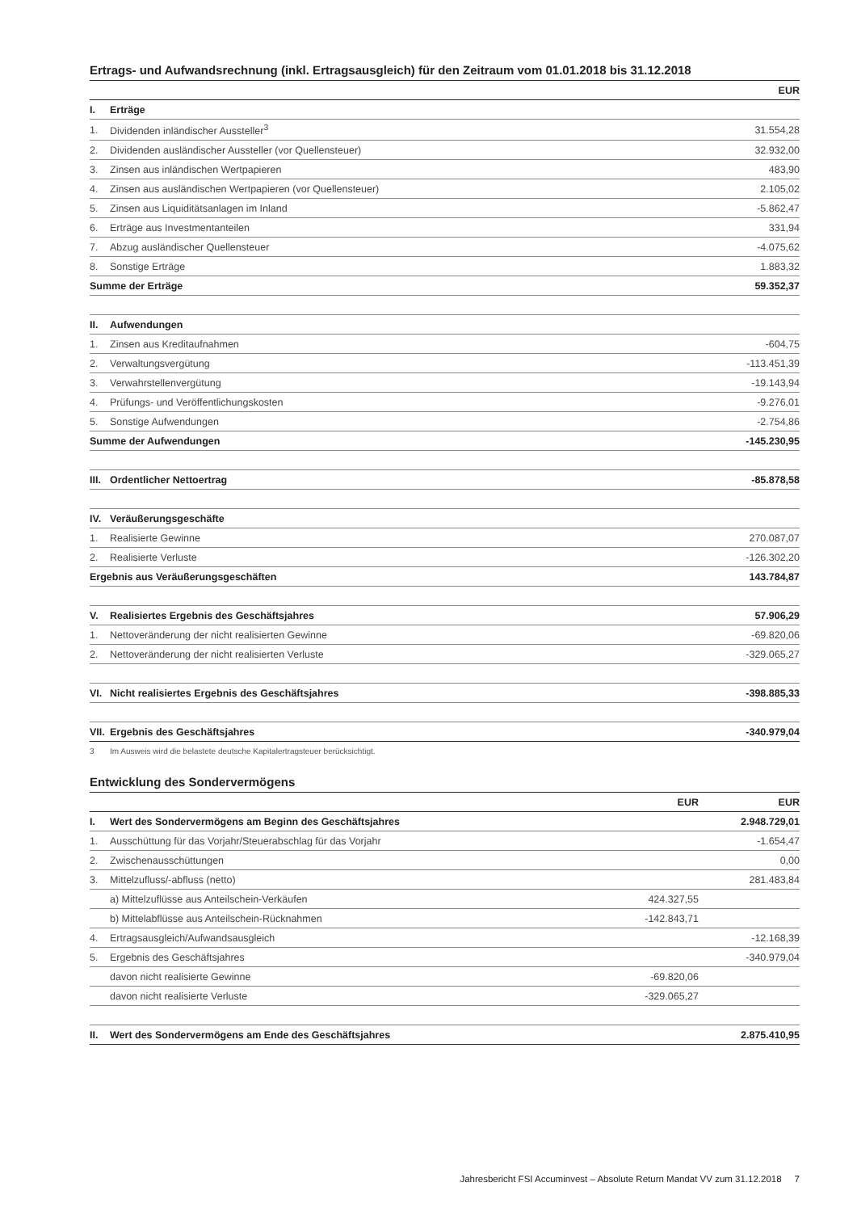Ertrags- und Aufwandsrechnung (inkl. Ertragsausgleich) für den Zeitraum vom 01.01.2018 bis 31.12.2018
| | | EUR |
| I. | Erträge | |
| 1. | Dividenden inländischer Aussteller<sup>3</sup> | 31.554,28 |
| 2. | Dividenden ausländischer Aussteller (vor Quellensteuer) | 32.932,00 |
| 3. | Zinsen aus inländischen Wertpapieren | 483,90 |
| 4. | Zinsen aus ausländischen Wertpapieren (vor Quellensteuer) | 2.105,02 |
| 5. | Zinsen aus Liquiditätsanlagen im Inland | -5.862,47 |
| 6. | Erträge aus Investmentanteilen | 331,94 |
| 7. | Abzug ausländischer Quellensteuer | -4.075,62 |
| 8. | Sonstige Erträge | 1.883,32 |
| Summe der Erträge | | 59.352,37 |
| II. | Aufwendungen | |
| 1. | Zinsen aus Kreditaufnahmen | -604,75 |
| 2. | Verwaltungsvergütung | -113.451,39 |
| 3. | Verwahrstellenvergütung | -19.143,94 |
| 4. | Prüfungs- und Veröffentlichungskosten | -9.276,01 |
| 5. | Sonstige Aufwendungen | -2.754,86 |
| Summe der Aufwendungen | | -145.230,95 |
| III. | Ordentlicher Nettoertrag | -85.878,58 |
| IV. | Veräußerungsgeschäfte | |
| 1. | Realisierte Gewinne | 270.087,07 |
| 2. | Realisierte Verluste | -126.302,20 |
| Ergebnis aus Veräußerungsgeschäften | | 143.784,87 |
| V. | Realisiertes Ergebnis des Geschäftsjahres | 57.906,29 |
| 1. | Nettoveränderung der nicht realisierten Gewinne | -69.820,06 |
| 2. | Nettoveränderung der nicht realisierten Verluste | -329.065,27 |
| VI. | Nicht realisiertes Ergebnis des Geschäftsjahres | -398.885,33 |
| VII. | Ergebnis des Geschäftsjahres | -340.979,04 |
3 Im Ausweis wird die belastete deutsche Kapitalertragsteuer berücksichtigt.
Entwicklung des Sondervermögens
| | | EUR | EUR |
| I. | Wert des Sondervermögens am Beginn des Geschäftsjahres | | 2.948.729,01 |
| 1. | Ausschüttung für das Vorjahr/Steuerabschlag für das Vorjahr | | -1.654,47 |
| 2. | Zwischenausschüttungen | | 0,00 |
| 3. | Mittelzufluss/-abfluss (netto) | | 281.483,84 |
| | a) Mittelzuflüsse aus Anteilschein-Verkäufen | 424.327,55 | |
| | b) Mittelabflüsse aus Anteilschein-Rücknahmen | -142.843,71 | |
| 4. | Ertragsausgleich/Aufwandsausgleich | | -12.168,39 |
| 5. | Ergebnis des Geschäftsjahres | | -340.979,04 |
| | davon nicht realisierte Gewinne | -69.820,06 | |
| | davon nicht realisierte Verluste | -329.065,27 | |
| II. | Wert des Sondervermögens am Ende des Geschäftsjahres | | 2.875.410,95 |
Jahresbericht FSI Accuminvest – Absolute Return Mandat VV zum 31.12.2018 7